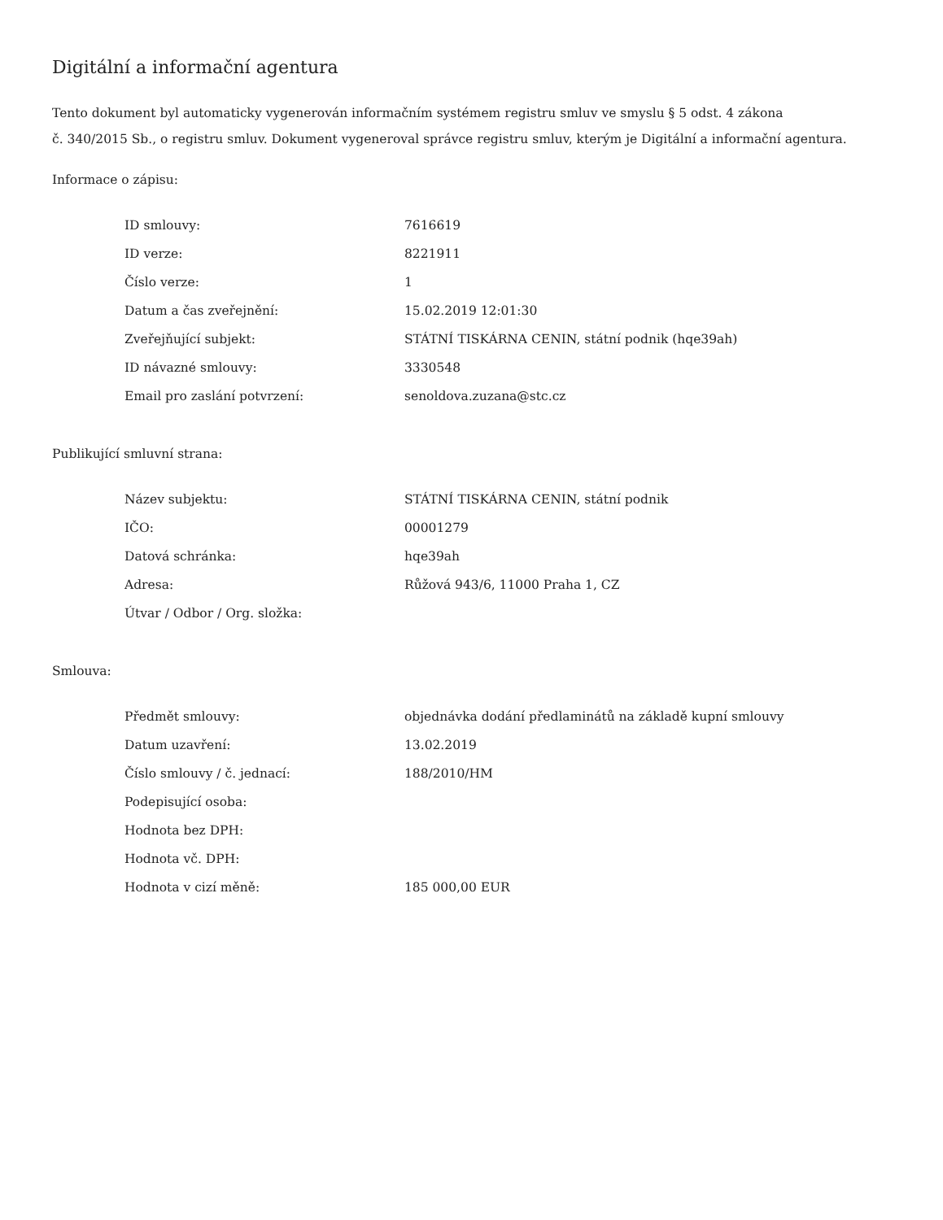Digitální a informační agentura
Tento dokument byl automaticky vygenerován informačním systémem registru smluv ve smyslu § 5 odst. 4 zákona
č. 340/2015 Sb., o registru smluv. Dokument vygeneroval správce registru smluv, kterým je Digitální a informační agentura.
Informace o zápisu:
| ID smlouvy: | 7616619 |
| ID verze: | 8221911 |
| Číslo verze: | 1 |
| Datum a čas zveřejnění: | 15.02.2019 12:01:30 |
| Zveřejňující subjekt: | STÁTNÍ TISKÁRNA CENIN, státní podnik (hqe39ah) |
| ID návazné smlouvy: | 3330548 |
| Email pro zaslání potvrzení: | senoldova.zuzana@stc.cz |
Publikující smluvní strana:
| Název subjektu: | STÁTNÍ TISKÁRNA CENIN, státní podnik |
| IČO: | 00001279 |
| Datová schránka: | hqe39ah |
| Adresa: | Růžová 943/6, 11000 Praha 1, CZ |
| Útvar / Odbor / Org. složka: | |
Smlouva:
| Předmět smlouvy: | objednávka dodání předlaminátů na základě kupní smlouvy |
| Datum uzavření: | 13.02.2019 |
| Číslo smlouvy / č. jednací: | 188/2010/HM |
| Podepisující osoba: | |
| Hodnota bez DPH: | |
| Hodnota vč. DPH: | |
| Hodnota v cizí měně: | 185 000,00 EUR |